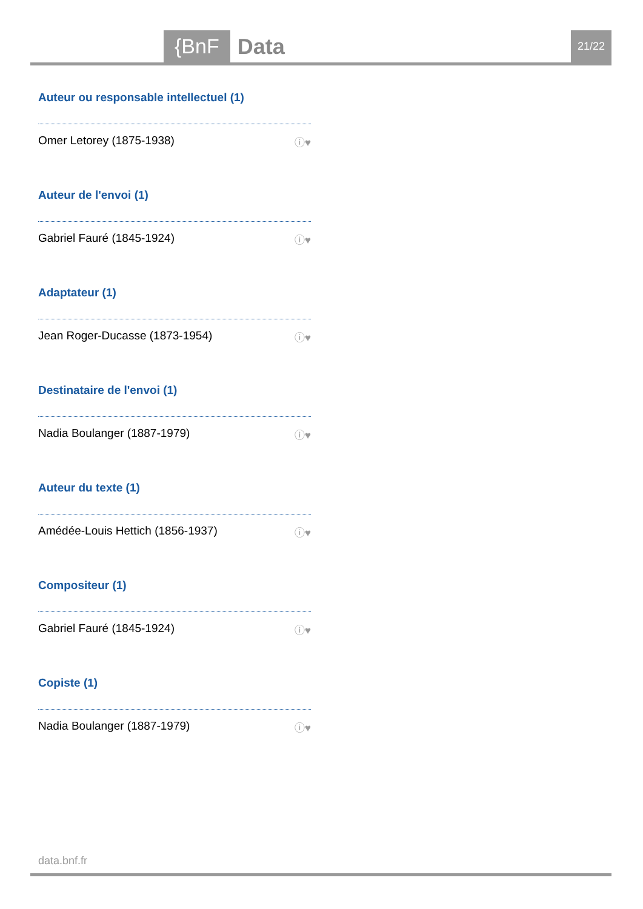{BnF Data 21/22
Auteur ou responsable intellectuel (1)
Omer Letorey (1875-1938) ⓘ♥
Auteur de l'envoi (1)
Gabriel Fauré (1845-1924) ⓘ♥
Adaptateur (1)
Jean Roger-Ducasse (1873-1954) ⓘ♥
Destinataire de l'envoi (1)
Nadia Boulanger (1887-1979) ⓘ♥
Auteur du texte (1)
Amédée-Louis Hettich (1856-1937) ⓘ♥
Compositeur (1)
Gabriel Fauré (1845-1924) ⓘ♥
Copiste (1)
Nadia Boulanger (1887-1979) ⓘ♥
data.bnf.fr